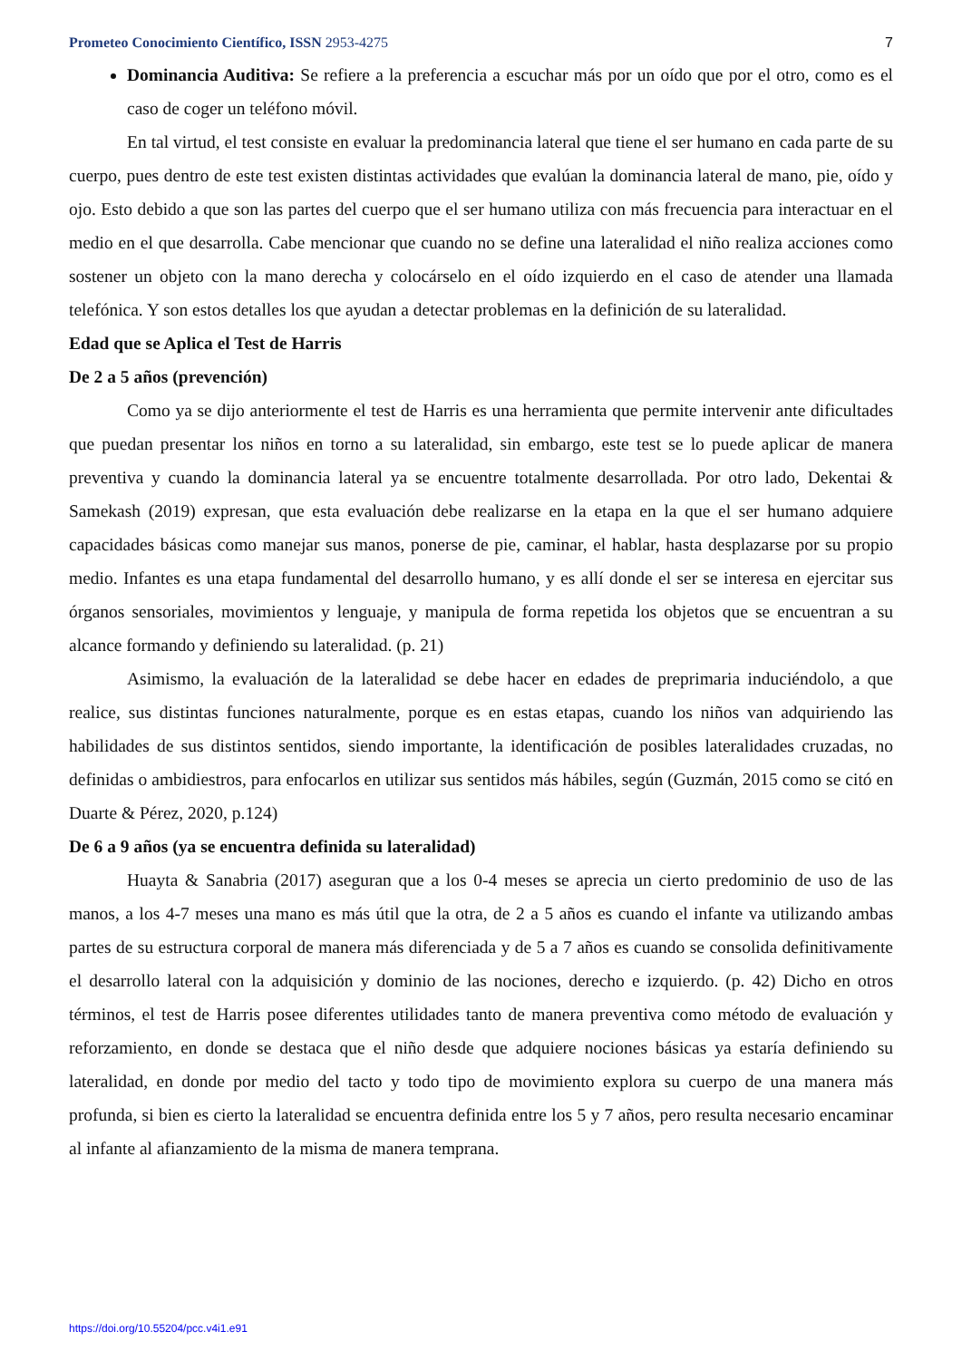Prometeo Conocimiento Científico, ISSN 2953-4275 7
Dominancia Auditiva: Se refiere a la preferencia a escuchar más por un oído que por el otro, como es el caso de coger un teléfono móvil.
En tal virtud, el test consiste en evaluar la predominancia lateral que tiene el ser humano en cada parte de su cuerpo, pues dentro de este test existen distintas actividades que evalúan la dominancia lateral de mano, pie, oído y ojo. Esto debido a que son las partes del cuerpo que el ser humano utiliza con más frecuencia para interactuar en el medio en el que desarrolla. Cabe mencionar que cuando no se define una lateralidad el niño realiza acciones como sostener un objeto con la mano derecha y colocárselo en el oído izquierdo en el caso de atender una llamada telefónica. Y son estos detalles los que ayudan a detectar problemas en la definición de su lateralidad.
Edad que se Aplica el Test de Harris
De 2 a 5 años (prevención)
Como ya se dijo anteriormente el test de Harris es una herramienta que permite intervenir ante dificultades que puedan presentar los niños en torno a su lateralidad, sin embargo, este test se lo puede aplicar de manera preventiva y cuando la dominancia lateral ya se encuentre totalmente desarrollada. Por otro lado, Dekentai & Samekash (2019) expresan, que esta evaluación debe realizarse en la etapa en la que el ser humano adquiere capacidades básicas como manejar sus manos, ponerse de pie, caminar, el hablar, hasta desplazarse por su propio medio. Infantes es una etapa fundamental del desarrollo humano, y es allí donde el ser se interesa en ejercitar sus órganos sensoriales, movimientos y lenguaje, y manipula de forma repetida los objetos que se encuentran a su alcance formando y definiendo su lateralidad. (p. 21)
Asimismo, la evaluación de la lateralidad se debe hacer en edades de preprimaria induciéndolo, a que realice, sus distintas funciones naturalmente, porque es en estas etapas, cuando los niños van adquiriendo las habilidades de sus distintos sentidos, siendo importante, la identificación de posibles lateralidades cruzadas, no definidas o ambidiestros, para enfocarlos en utilizar sus sentidos más hábiles, según (Guzmán, 2015 como se citó en Duarte & Pérez, 2020, p.124)
De 6 a 9 años (ya se encuentra definida su lateralidad)
Huayta & Sanabria (2017) aseguran que a los 0-4 meses se aprecia un cierto predominio de uso de las manos, a los 4-7 meses una mano es más útil que la otra, de 2 a 5 años es cuando el infante va utilizando ambas partes de su estructura corporal de manera más diferenciada y de 5 a 7 años es cuando se consolida definitivamente el desarrollo lateral con la adquisición y dominio de las nociones, derecho e izquierdo. (p. 42) Dicho en otros términos, el test de Harris posee diferentes utilidades tanto de manera preventiva como método de evaluación y reforzamiento, en donde se destaca que el niño desde que adquiere nociones básicas ya estaría definiendo su lateralidad, en donde por medio del tacto y todo tipo de movimiento explora su cuerpo de una manera más profunda, si bien es cierto la lateralidad se encuentra definida entre los 5 y 7 años, pero resulta necesario encaminar al infante al afianzamiento de la misma de manera temprana.
https://doi.org/10.55204/pcc.v4i1.e91